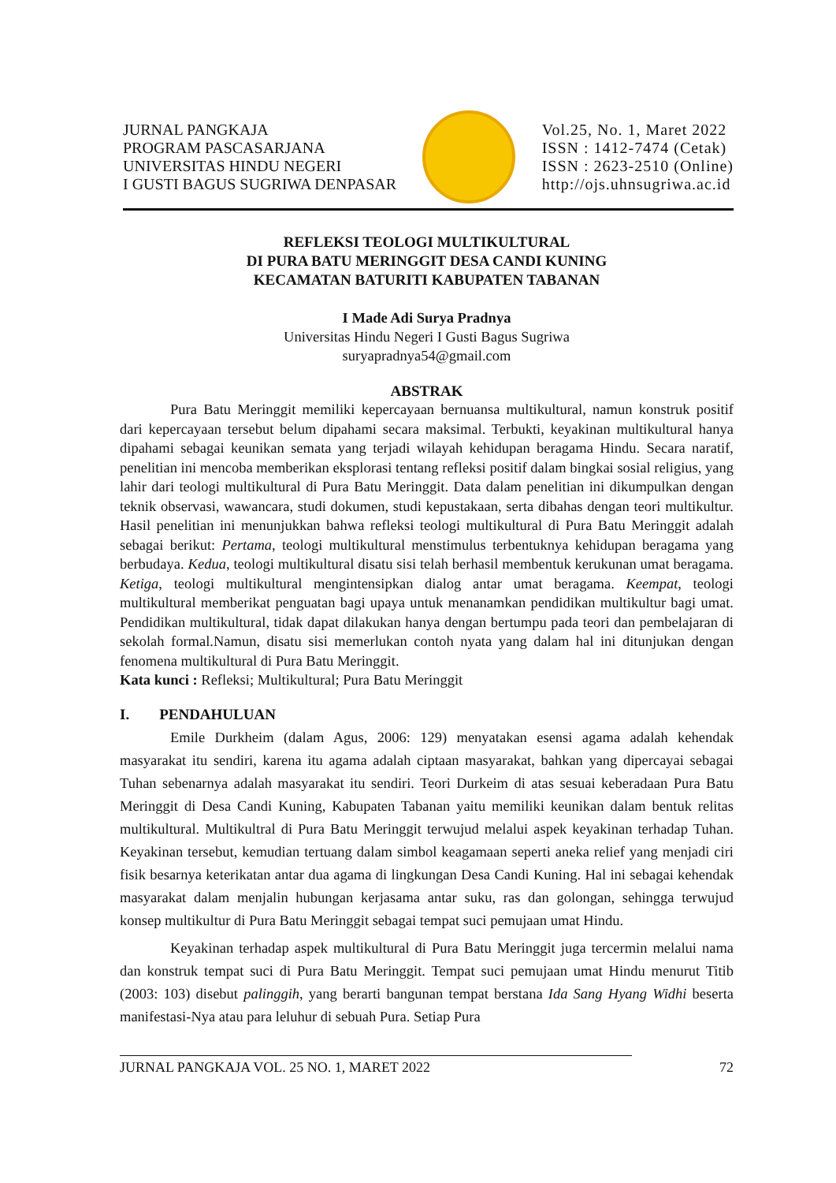JURNAL PANGKAJA
PROGRAM PASCASARJANA
UNIVERSITAS HINDU NEGERI
I GUSTI BAGUS SUGRIWA DENPASAR
Vol.25, No. 1, Maret 2022
ISSN : 1412-7474 (Cetak)
ISSN : 2623-2510 (Online)
http://ojs.uhnsugriwa.ac.id
REFLEKSI TEOLOGI MULTIKULTURAL
DI PURA BATU MERINGGIT DESA CANDI KUNING
KECAMATAN BATURITI KABUPATEN TABANAN
I Made Adi Surya Pradnya
Universitas Hindu Negeri I Gusti Bagus Sugriwa
suryapradnya54@gmail.com
ABSTRAK
Pura Batu Meringgit memiliki kepercayaan bernuansa multikultural, namun konstruk positif dari kepercayaan tersebut belum dipahami secara maksimal. Terbukti, keyakinan multikultural hanya dipahami sebagai keunikan semata yang terjadi wilayah kehidupan beragama Hindu. Secara naratif, penelitian ini mencoba memberikan eksplorasi tentang refleksi positif dalam bingkai sosial religius, yang lahir dari teologi multikultural di Pura Batu Meringgit. Data dalam penelitian ini dikumpulkan dengan teknik observasi, wawancara, studi dokumen, studi kepustakaan, serta dibahas dengan teori multikultur. Hasil penelitian ini menunjukkan bahwa refleksi teologi multikultural di Pura Batu Meringgit adalah sebagai berikut: Pertama, teologi multikultural menstimulus terbentuknya kehidupan beragama yang berbudaya. Kedua, teologi multikultural disatu sisi telah berhasil membentuk kerukunan umat beragama. Ketiga, teologi multikultural mengintensipkan dialog antar umat beragama. Keempat, teologi multikultural memberikat penguatan bagi upaya untuk menanamkan pendidikan multikultur bagi umat. Pendidikan multikultural, tidak dapat dilakukan hanya dengan bertumpu pada teori dan pembelajaran di sekolah formal.Namun, disatu sisi memerlukan contoh nyata yang dalam hal ini ditunjukan dengan fenomena multikultural di Pura Batu Meringgit.
Kata kunci : Refleksi; Multikultural; Pura Batu Meringgit
I. PENDAHULUAN
Emile Durkheim (dalam Agus, 2006: 129) menyatakan esensi agama adalah kehendak masyarakat itu sendiri, karena itu agama adalah ciptaan masyarakat, bahkan yang dipercayai sebagai Tuhan sebenarnya adalah masyarakat itu sendiri. Teori Durkeim di atas sesuai keberadaan Pura Batu Meringgit di Desa Candi Kuning, Kabupaten Tabanan yaitu memiliki keunikan dalam bentuk relitas multikultural. Multikultral di Pura Batu Meringgit terwujud melalui aspek keyakinan terhadap Tuhan. Keyakinan tersebut, kemudian tertuang dalam simbol keagamaan seperti aneka relief yang menjadi ciri fisik besarnya keterikatan antar dua agama di lingkungan Desa Candi Kuning. Hal ini sebagai kehendak masyarakat dalam menjalin hubungan kerjasama antar suku, ras dan golongan, sehingga terwujud konsep multikultur di Pura Batu Meringgit sebagai tempat suci pemujaan umat Hindu.
Keyakinan terhadap aspek multikultural di Pura Batu Meringgit juga tercermin melalui nama dan konstruk tempat suci di Pura Batu Meringgit. Tempat suci pemujaan umat Hindu menurut Titib (2003: 103) disebut palinggih, yang berarti bangunan tempat berstana Ida Sang Hyang Widhi beserta manifestasi-Nya atau para leluhur di sebuah Pura. Setiap Pura
JURNAL PANGKAJA VOL. 25 NO. 1, MARET 2022 72